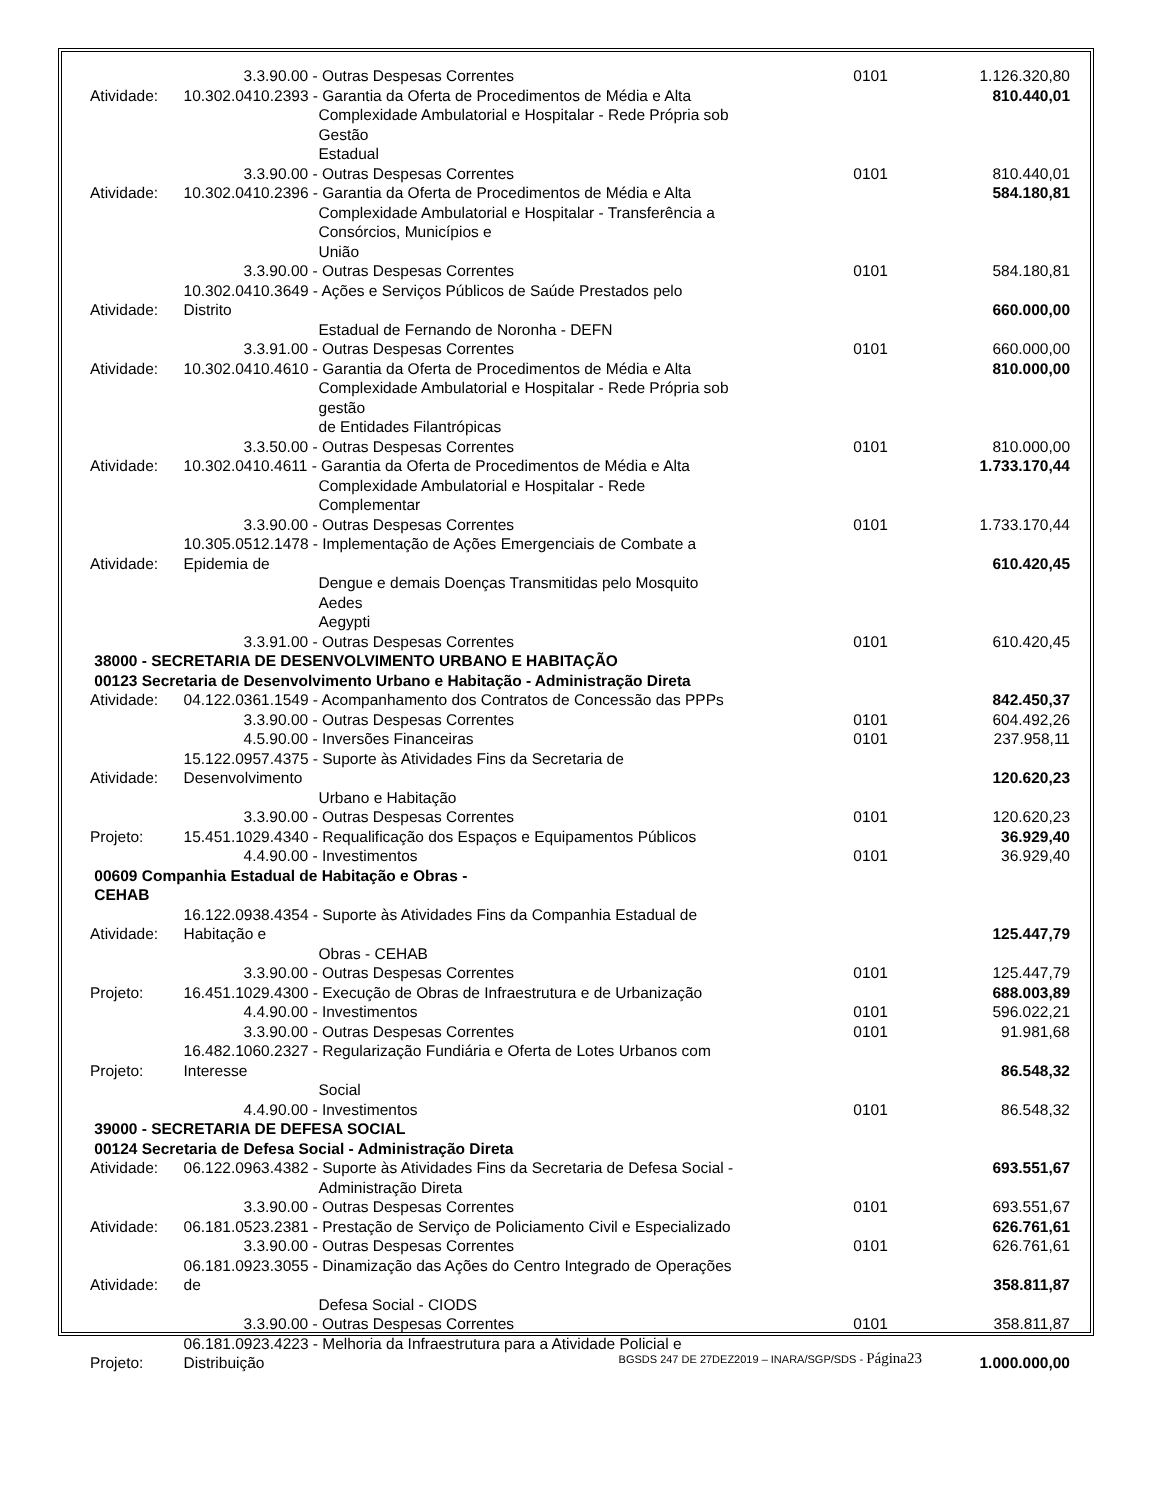| | 3.3.90.00 - Outras Despesas Correntes | 0101 | 1.126.320,80 |
| Atividade: | 10.302.0410.2393 - Garantia da Oferta de Procedimentos de Média e Alta Complexidade Ambulatorial e Hospitalar - Rede Própria sob Gestão Estadual | | 810.440,01 |
| | 3.3.90.00 - Outras Despesas Correntes | 0101 | 810.440,01 |
| Atividade: | 10.302.0410.2396 - Garantia da Oferta de Procedimentos de Média e Alta Complexidade Ambulatorial e Hospitalar - Transferência a Consórcios, Municípios e União | | 584.180,81 |
| | 3.3.90.00 - Outras Despesas Correntes | 0101 | 584.180,81 |
| Atividade: | 10.302.0410.3649 - Ações e Serviços Públicos de Saúde Prestados pelo Distrito Estadual de Fernando de Noronha - DEFN | | 660.000,00 |
| | 3.3.91.00 - Outras Despesas Correntes | 0101 | 660.000,00 |
| Atividade: | 10.302.0410.4610 - Garantia da Oferta de Procedimentos de Média e Alta Complexidade Ambulatorial e Hospitalar - Rede Própria sob gestão de Entidades Filantrópicas | | 810.000,00 |
| | 3.3.50.00 - Outras Despesas Correntes | 0101 | 810.000,00 |
| Atividade: | 10.302.0410.4611 - Garantia da Oferta de Procedimentos de Média e Alta Complexidade Ambulatorial e Hospitalar - Rede Complementar | | 1.733.170,44 |
| | 3.3.90.00 - Outras Despesas Correntes | 0101 | 1.733.170,44 |
| Atividade: | 10.305.0512.1478 - Implementação de Ações Emergenciais de Combate a Epidemia de Dengue e demais Doenças Transmitidas pelo Mosquito Aedes Aegypti | | 610.420,45 |
| | 3.3.91.00 - Outras Despesas Correntes | 0101 | 610.420,45 |
| 38000 - SECRETARIA DE DESENVOLVIMENTO URBANO E HABITAÇÃO | | | |
| 00123 Secretaria de Desenvolvimento Urbano e Habitação - Administração Direta | | | |
| Atividade: | 04.122.0361.1549 - Acompanhamento dos Contratos de Concessão das PPPs | | 842.450,37 |
| | 3.3.90.00 - Outras Despesas Correntes | 0101 | 604.492,26 |
| | 4.5.90.00 - Inversões Financeiras | 0101 | 237.958,11 |
| Atividade: | 15.122.0957.4375 - Suporte às Atividades Fins da Secretaria de Desenvolvimento Urbano e Habitação | | 120.620,23 |
| | 3.3.90.00 - Outras Despesas Correntes | 0101 | 120.620,23 |
| Projeto: | 15.451.1029.4340 - Requalificação dos Espaços e Equipamentos Públicos | | 36.929,40 |
| | 4.4.90.00 - Investimentos | 0101 | 36.929,40 |
| 00609 Companhia Estadual de Habitação e Obras - CEHAB | | | |
| Atividade: | 16.122.0938.4354 - Suporte às Atividades Fins da Companhia Estadual de Habitação e Obras - CEHAB | | 125.447,79 |
| | 3.3.90.00 - Outras Despesas Correntes | 0101 | 125.447,79 |
| Projeto: | 16.451.1029.4300 - Execução de Obras de Infraestrutura e de Urbanização | | 688.003,89 |
| | 4.4.90.00 - Investimentos | 0101 | 596.022,21 |
| | 3.3.90.00 - Outras Despesas Correntes | 0101 | 91.981,68 |
| Projeto: | 16.482.1060.2327 - Regularização Fundiária e Oferta de Lotes Urbanos com Interesse Social | | 86.548,32 |
| | 4.4.90.00 - Investimentos | 0101 | 86.548,32 |
| 39000 - SECRETARIA DE DEFESA SOCIAL | | | |
| 00124 Secretaria de Defesa Social - Administração Direta | | | |
| Atividade: | 06.122.0963.4382 - Suporte às Atividades Fins da Secretaria de Defesa Social - Administração Direta | | 693.551,67 |
| | 3.3.90.00 - Outras Despesas Correntes | 0101 | 693.551,67 |
| Atividade: | 06.181.0523.2381 - Prestação de Serviço de Policiamento Civil e Especializado | | 626.761,61 |
| | 3.3.90.00 - Outras Despesas Correntes | 0101 | 626.761,61 |
| Atividade: | 06.181.0923.3055 - Dinamização das Ações do Centro Integrado de Operações de Defesa Social - CIODS | | 358.811,87 |
| | 3.3.90.00 - Outras Despesas Correntes | 0101 | 358.811,87 |
| Projeto: | 06.181.0923.4223 - Melhoria da Infraestrutura para a Atividade Policial e Distribuição | | 1.000.000,00 |
BGSDS 247 DE 27DEZ2019 – INARA/SGP/SDS - Página23